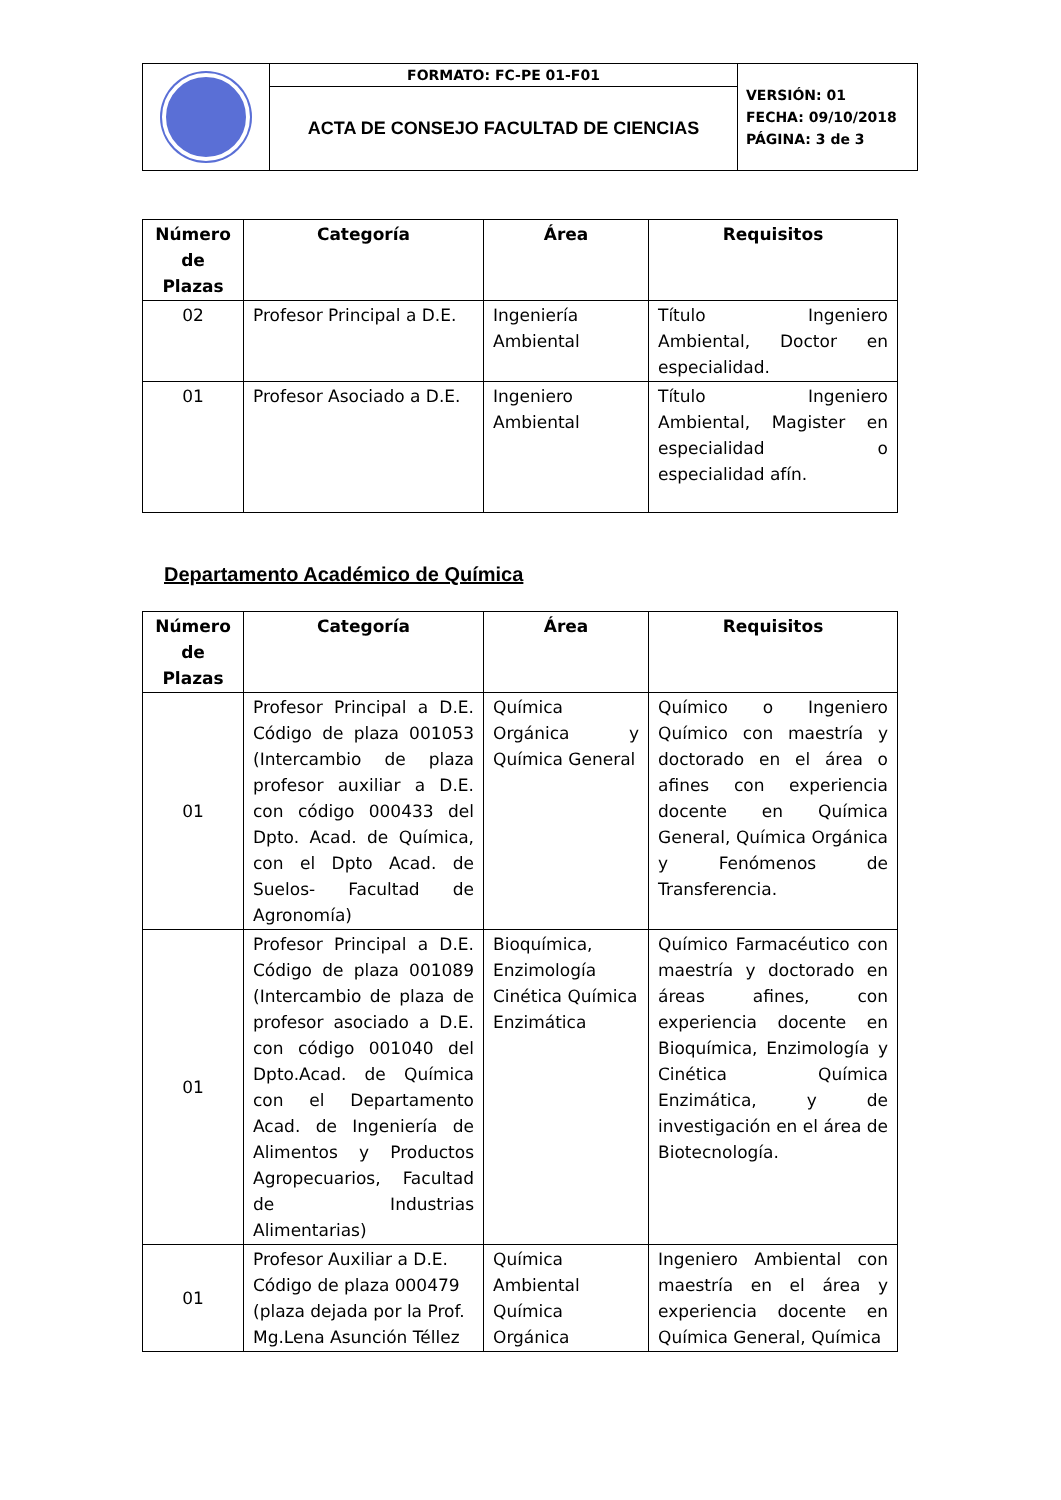| | FORMATO: FC-PE 01-F01 | VERSIÓN: 01 FECHA: 09/10/2018 PÁGINA: 3 de 3 |
| | ACTA DE CONSEJO FACULTAD DE CIENCIAS | |
| Número de Plazas | Categoría | Área | Requisitos |
| --- | --- | --- | --- |
| 02 | Profesor Principal a D.E. | Ingeniería Ambiental | Título Ingeniero Ambiental, Doctor en especialidad. |
| 01 | Profesor Asociado a D.E. | Ingeniero Ambiental | Título Ingeniero Ambiental, Magister en especialidad o especialidad afín. |
Departamento Académico de Química
| Número de Plazas | Categoría | Área | Requisitos |
| --- | --- | --- | --- |
| 01 | Profesor Principal a D.E. Código de plaza 001053 (Intercambio de plaza profesor auxiliar a D.E. con código 000433 del Dpto. Acad. de Química, con el Dpto Acad. de Suelos- Facultad de Agronomía) | Química Orgánica y Química General | Químico o Ingeniero Químico con maestría y doctorado en el área o afines con experiencia docente en Química General, Química Orgánica y Fenómenos de Transferencia. |
| 01 | Profesor Principal a D.E. Código de plaza 001089 (Intercambio de plaza de profesor asociado a D.E. con código 001040 del Dpto.Acad. de Química con el Departamento Acad. de Ingeniería de Alimentos y Productos Agropecuarios, Facultad de Industrias Alimentarias) | Bioquímica, Enzimología Cinética Química Enzimática | Químico Farmacéutico con maestría y doctorado en áreas afines, con experiencia docente en Bioquímica, Enzimología y Cinética Química Enzimática, y de investigación en el área de Biotecnología. |
| 01 | Profesor Auxiliar a D.E. Código de plaza 000479 (plaza dejada por la Prof. Mg.Lena Asunción Téllez | Química Ambiental Química Orgánica | Ingeniero Ambiental con maestría en el área y experiencia docente en Química General, Química |